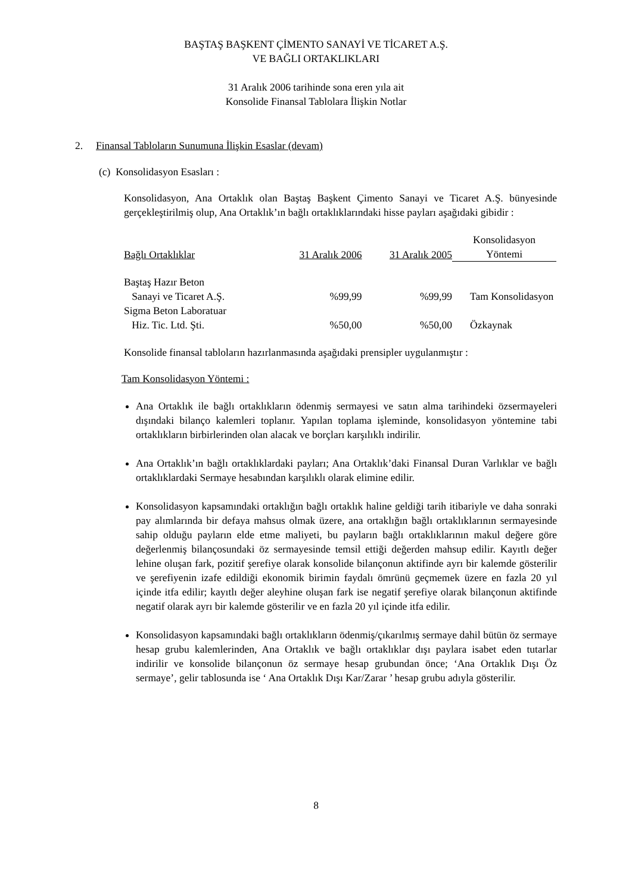BAŞTAŞ BAŞKENT ÇİMENTO SANAYİ VE TİCARET A.Ş.
VE BAĞLI ORTAKLIKLARI
31 Aralık 2006 tarihinde sona eren yıla ait
Konsolide Finansal Tablolara İlişkin Notlar
2. Finansal Tabloların Sunumuna İlişkin Esaslar (devam)
(c) Konsolidasyon Esasları :
Konsolidasyon, Ana Ortaklık olan Baştaş Başkent Çimento Sanayi ve Ticaret A.Ş. bünyesinde gerçekleştirilmiş olup, Ana Ortaklık’ın bağlı ortaklıklarındaki hisse payları aşağıdaki gibidir :
| Bağlı Ortaklıklar | 31 Aralık 2006 | 31 Aralık 2005 | Konsolidasyon Yöntemi |
| Baştaş Hazır Beton Sanayi ve Ticaret A.Ş. | %99,99 | %99,99 | Tam Konsolidasyon |
| Sigma Beton Laboratuar Hiz. Tic. Ltd. Şti. | %50,00 | %50,00 | Özkaynak |
Konsolide finansal tabloların hazırlanmasında aşağıdaki prensipler uygulanmıştır :
Tam Konsolidasyon Yöntemi :
Ana Ortaklık ile bağlı ortaklıkların ödenmiş sermayesi ve satın alma tarihindeki özsermayeleri dışındaki bilanço kalemleri toplanır. Yapılan toplama işleminde, konsolidasyon yöntemine tabi ortaklıkların birbirlerinden olan alacak ve borçları karşılıklı indirilir.
Ana Ortaklık’ın bağlı ortaklıklardaki payları; Ana Ortaklık’daki Finansal Duran Varlıklar ve bağlı ortaklıklardaki Sermaye hesabından karşılıklı olarak elimine edilir.
Konsolidasyon kapsamındaki ortaklığın bağlı ortaklık haline geldiği tarih itibariyle ve daha sonraki pay alımlarında bir defaya mahsus olmak üzere, ana ortaklığın bağlı ortaklıklarının sermayesinde sahip olduğu payların elde etme maliyeti, bu payların bağlı ortaklıklarının makul değere göre değerlenmiş bilançosundaki öz sermayesinde temsil ettiği değerden mahsup edilir. Kayıtlı değer lehine oluşan fark, pozitif şerefiye olarak konsolide bilançonun aktifinde ayrı bir kalemde gösterilir ve şerefiyenin izafe edildiği ekonomik birimin faydalı ömrünü geçmemek üzere en fazla 20 yıl içinde itfa edilir; kayıtlı değer aleyhine oluşan fark ise negatif şerefiye olarak bilançonun aktifinde negatif olarak ayrı bir kalemde gösterilir ve en fazla 20 yıl içinde itfa edilir.
Konsolidasyon kapsamındaki bağlı ortaklıkların ödenmiş/çıkarılmış sermaye dahil bütün öz sermaye hesap grubu kalemlerinden, Ana Ortaklık ve bağlı ortaklıklar dışı paylara isabet eden tutarlar indirilir ve konsolide bilançonun öz sermaye hesap grubundan önce; ‘Ana Ortaklık Dışı Öz sermaye’, gelir tablosunda ise ‘ Ana Ortaklık Dışı Kar/Zarar ’ hesap grubu adıyla gösterilir.
8